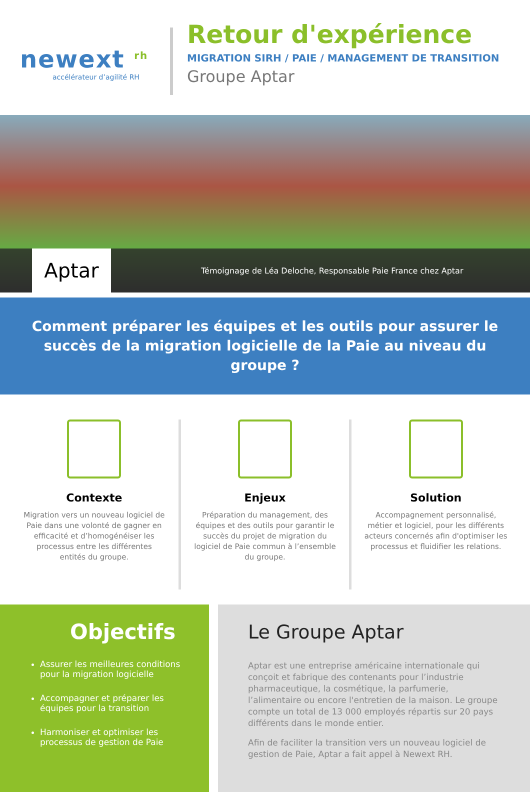newext <sup>rh</sup>
accélérateur d’agilité RH
Retour d'expérience
MIGRATION SIRH / PAIE / MANAGEMENT DE TRANSITION
Groupe Aptar
Aptar
Témoignage de Léa Deloche, Responsable Paie France chez Aptar
Comment préparer les équipes et les outils pour assurer le succès de la migration logicielle de la Paie au niveau du groupe ?
Contexte
Migration vers un nouveau logiciel de Paie dans une volonté de gagner en efficacité et d’homogénéiser les processus entre les différentes entités du groupe.
Enjeux
Préparation du management, des équipes et des outils pour garantir le succès du projet de migration du logiciel de Paie commun à l’ensemble du groupe.
Solution
Accompagnement personnalisé, métier et logiciel, pour les différents acteurs concernés afin d'optimiser les processus et fluidifier les relations.
Objectifs
Assurer les meilleures conditions pour la migration logicielle
Accompagner et préparer les équipes pour la transition
Harmoniser et optimiser les processus de gestion de Paie
Le Groupe Aptar
Aptar est une entreprise américaine internationale qui conçoit et fabrique des contenants pour l’industrie pharmaceutique, la cosmétique, la parfumerie, l’alimentaire ou encore l'entretien de la maison. Le groupe compte un total de 13 000 employés répartis sur 20 pays différents dans le monde entier.
Afin de faciliter la transition vers un nouveau logiciel de gestion de Paie, Aptar a fait appel à Newext RH.